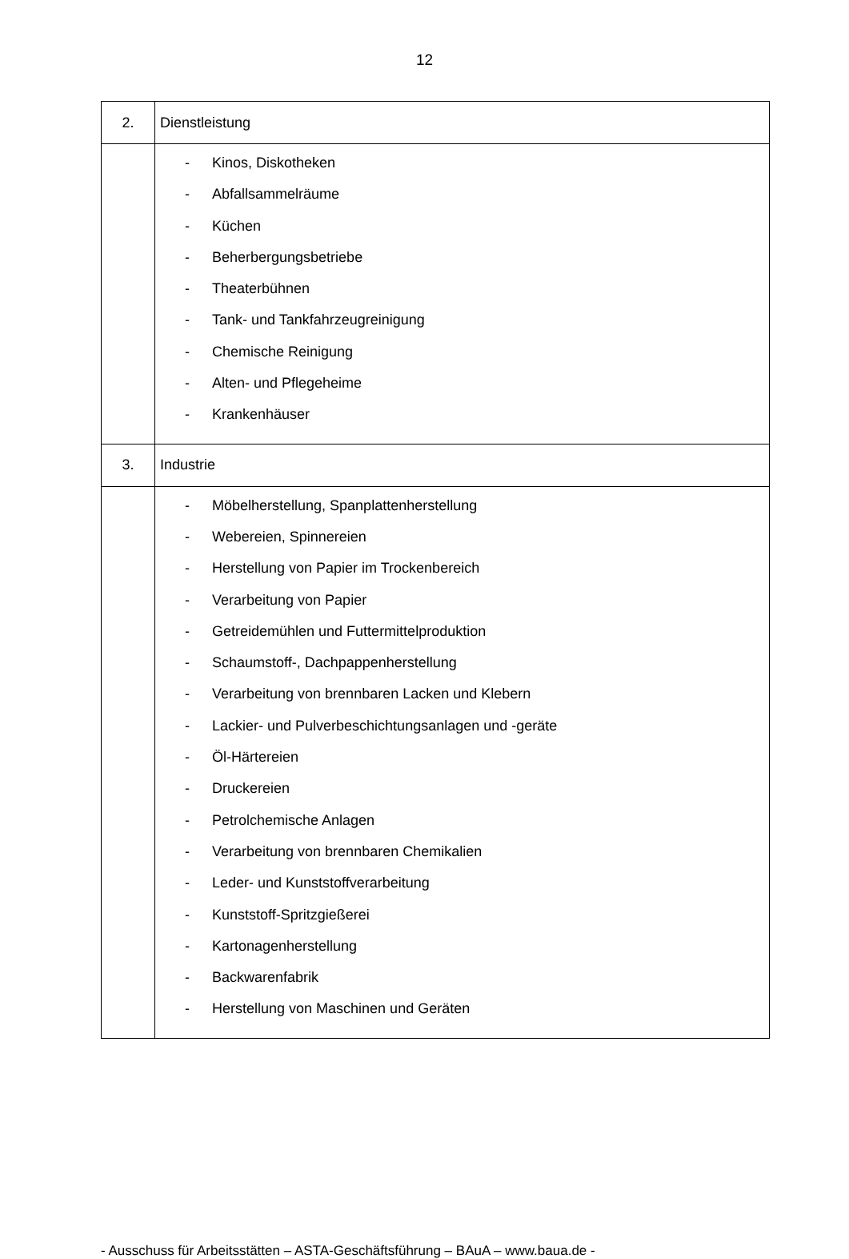12
| 2. | Dienstleistung |
| | - Kinos, Diskotheken - Abfallsammelräume - Küchen - Beherbergungsbetriebe - Theaterbühnen - Tank- und Tankfahrzeugreinigung - Chemische Reinigung - Alten- und Pflegeheime - Krankenhäuser |
| 3. | Industrie |
| | - Möbelherstellung, Spanplattenherstellung - Webereien, Spinnereien - Herstellung von Papier im Trockenbereich - Verarbeitung von Papier - Getreidemühlen und Futtermittelproduktion - Schaumstoff-, Dachpappenherstellung - Verarbeitung von brennbaren Lacken und Klebern - Lackier- und Pulverbeschichtungsanlagen und -geräte - Öl-Härtereien - Druckereien - Petrolchemische Anlagen - Verarbeitung von brennbaren Chemikalien - Leder- und Kunststoffverarbeitung - Kunststoff-Spritzgießerei - Kartonagenherstellung - Backwarenfabrik - Herstellung von Maschinen und Geräten |
- Ausschuss für Arbeitsstätten – ASTA-Geschäftsführung – BAuA – www.baua.de -